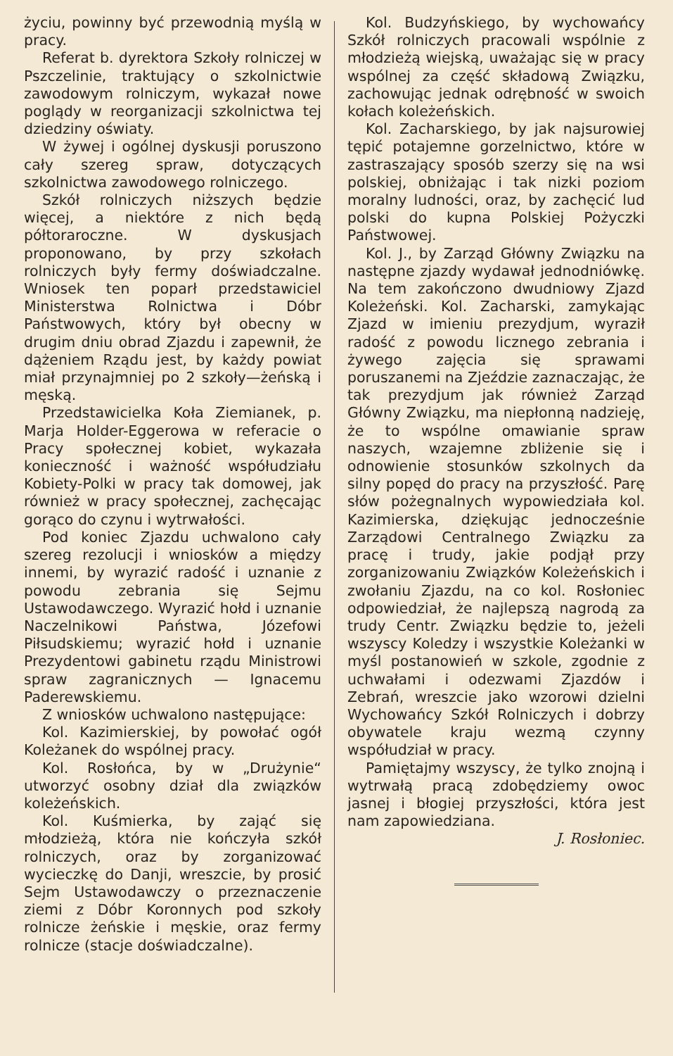życiu, powinny być przewodnią myślą w pracy.
Referat b. dyrektora Szkoły rolniczej w Pszczelinie, traktujący o szkolnictwie zawodowym rolniczym, wykazał nowe poglądy w reorganizacji szkolnictwa tej dziedziny oświaty.
W żywej i ogólnej dyskusji poruszono cały szereg spraw, dotyczących szkolnictwa zawodowego rolniczego.
Szkół rolniczych niższych będzie więcej, a niektóre z nich będą półtoraroczne. W dyskusjach proponowano, by przy szkołach rolniczych były fermy doświadczalne. Wniosek ten poparł przedstawiciel Ministerstwa Rolnictwa i Dóbr Państwowych, który był obecny w drugim dniu obrad Zjazdu i zapewnił, że dążeniem Rządu jest, by każdy powiat miał przynajmniej po 2 szkoły—żeńską i męską.
Przedstawicielka Koła Ziemianek, p. Marja Holder-Eggerowa w referacie o Pracy społecznej kobiet, wykazała konieczność i ważność współudziału Kobiety-Polki w pracy tak domowej, jak również w pracy społecznej, zachęcając gorąco do czynu i wytrwałości.
Pod koniec Zjazdu uchwalono cały szereg rezolucji i wniosków a między innemi, by wyrazić radość i uznanie z powodu zebrania się Sejmu Ustawodawczego. Wyrazić hołd i uznanie Naczelnikowi Państwa, Józefowi Piłsudskiemu; wyrazić hołd i uznanie Prezydentowi gabinetu rządu Ministrowi spraw zagranicznych — Ignacemu Paderewskiemu.
Z wniosków uchwalono następujące:
Kol. Kazimierskiej, by powołać ogół Koleżanek do wspólnej pracy.
Kol. Rosłońca, by w „Drużynie“ utworzyć osobny dział dla związków koleżeńskich.
Kol. Kuśmierka, by zająć się młodzieżą, która nie kończyła szkół rolniczych, oraz by zorganizować wycieczkę do Danji, wreszcie, by prosić Sejm Ustawodawczy o przeznaczenie ziemi z Dóbr Koronnych pod szkoły rolnicze żeńskie i męskie, oraz fermy rolnicze (stacje doświadczalne).
Kol. Budzyńskiego, by wychowańcy Szkół rolniczych pracowali wspólnie z młodzieżą wiejską, uważając się w pracy wspólnej za część składową Związku, zachowując jednak odrębność w swoich kołach koleżeńskich.
Kol. Zacharskiego, by jak najsurowiej tępić potajemne gorzelnictwo, które w zastraszający sposób szerzy się na wsi polskiej, obniżając i tak nizki poziom moralny ludności, oraz, by zachęcić lud polski do kupna Polskiej Pożyczki Państwowej.
Kol. J., by Zarząd Główny Związku na następne zjazdy wydawał jednodniówkę. Na tem zakończono dwudniowy Zjazd Koleżeński. Kol. Zacharski, zamykając Zjazd w imieniu prezydjum, wyraził radość z powodu licznego zebrania i żywego zajęcia się sprawami poruszanemi na Zjeździe zaznaczając, że tak prezydjum jak również Zarząd Główny Związku, ma niepłonną nadzieję, że to wspólne omawianie spraw naszych, wzajemne zbliżenie się i odnowienie stosunków szkolnych da silny popęd do pracy na przyszłość. Parę słów pożegnalnych wypowiedziała kol. Kazimierska, dziękując jednocześnie Zarządowi Centralnego Związku za pracę i trudy, jakie podjął przy zorganizowaniu Związków Koleżeńskich i zwołaniu Zjazdu, na co kol. Rosłoniec odpowiedział, że najlepszą nagrodą za trudy Centr. Związku będzie to, jeżeli wszyscy Koledzy i wszystkie Koleżanki w myśl postanowień w szkole, zgodnie z uchwałami i odezwami Zjazdów i Zebrań, wreszcie jako wzorowi dzielni Wychowańcy Szkół Rolniczych i dobrzy obywatele kraju wezmą czynny współudział w pracy.
Pamiętajmy wszyscy, że tylko znojną i wytrwałą pracą zdobędziemy owoc jasnej i błogiej przyszłości, która jest nam zapowiedziana.
J. Rosłoniec.